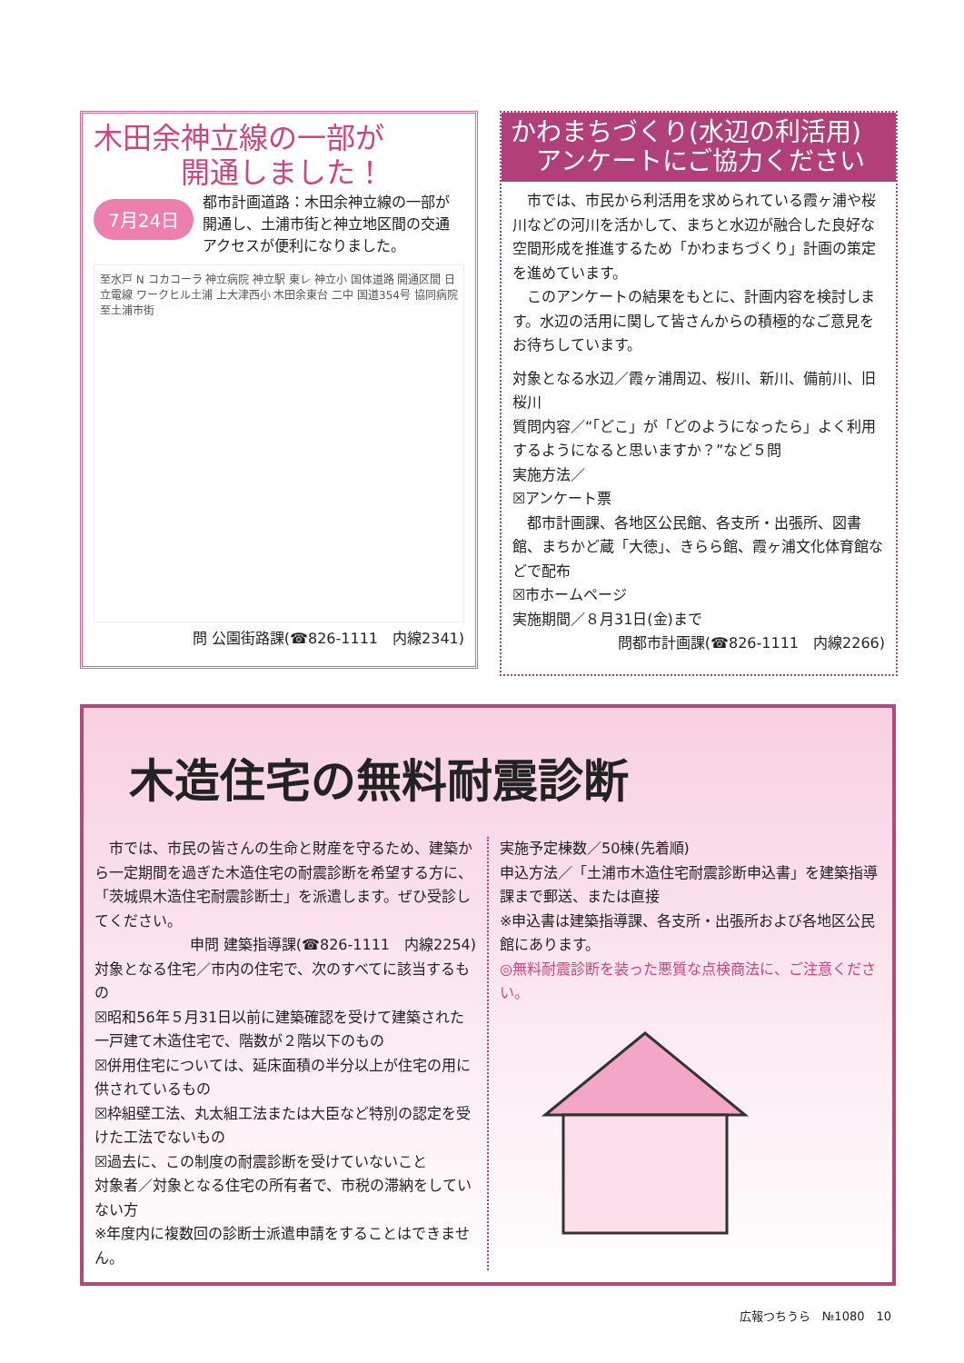木田余神立線の一部が
　　　開通しました！
7月24日
都市計画道路：木田余神立線の一部が開通し、土浦市街と神立地区間の交通アクセスが便利になりました。
至水戸 N コカコーラ 神立病院 神立駅 東レ 神立小 国体道路 開通区間 日立電線 ワークヒル土浦 上大津西小 木田余東台 二中 国道354号 協同病院 至土浦市街
問 公園街路課(☎826-1111　内線2341)
かわまちづくり(水辺の利活用)
　アンケートにご協力ください
　市では、市民から利活用を求められている霞ヶ浦や桜川などの河川を活かして、まちと水辺が融合した良好な空間形成を推進するため「かわまちづくり」計画の策定を進めています。
　このアンケートの結果をもとに、計画内容を検討します。水辺の活用に関して皆さんからの積極的なご意見をお待ちしています。
対象となる水辺／霞ヶ浦周辺、桜川、新川、備前川、旧桜川
質問内容／“「どこ」が「どのようになったら」よく利用するようになると思いますか？”など５問
実施方法／
☒アンケート票
　都市計画課、各地区公民館、各支所・出張所、図書館、まちかど蔵「大徳」、きらら館、霞ヶ浦文化体育館などで配布
☒市ホームページ
実施期間／８月31日(金)まで
問都市計画課(☎826-1111　内線2266)
木造住宅の無料耐震診断
　市では、市民の皆さんの生命と財産を守るため、建築から一定期間を過ぎた木造住宅の耐震診断を希望する方に、「茨城県木造住宅耐震診断士」を派遣します。ぜひ受診してください。
申問 建築指導課(☎826-1111　内線2254)
対象となる住宅／市内の住宅で、次のすべてに該当するもの
☒昭和56年５月31日以前に建築確認を受けて建築された一戸建て木造住宅で、階数が２階以下のもの
☒併用住宅については、延床面積の半分以上が住宅の用に供されているもの
☒枠組壁工法、丸太組工法または大臣など特別の認定を受けた工法でないもの
☒過去に、この制度の耐震診断を受けていないこと
対象者／対象となる住宅の所有者で、市税の滞納をしていない方
※年度内に複数回の診断士派遣申請をすることはできません。
実施予定棟数／50棟(先着順)
申込方法／「土浦市木造住宅耐震診断申込書」を建築指導課まで郵送、または直接
※申込書は建築指導課、各支所・出張所および各地区公民館にあります。
◎無料耐震診断を装った悪質な点検商法に、ご注意ください。
広報つちうら　№1080　10